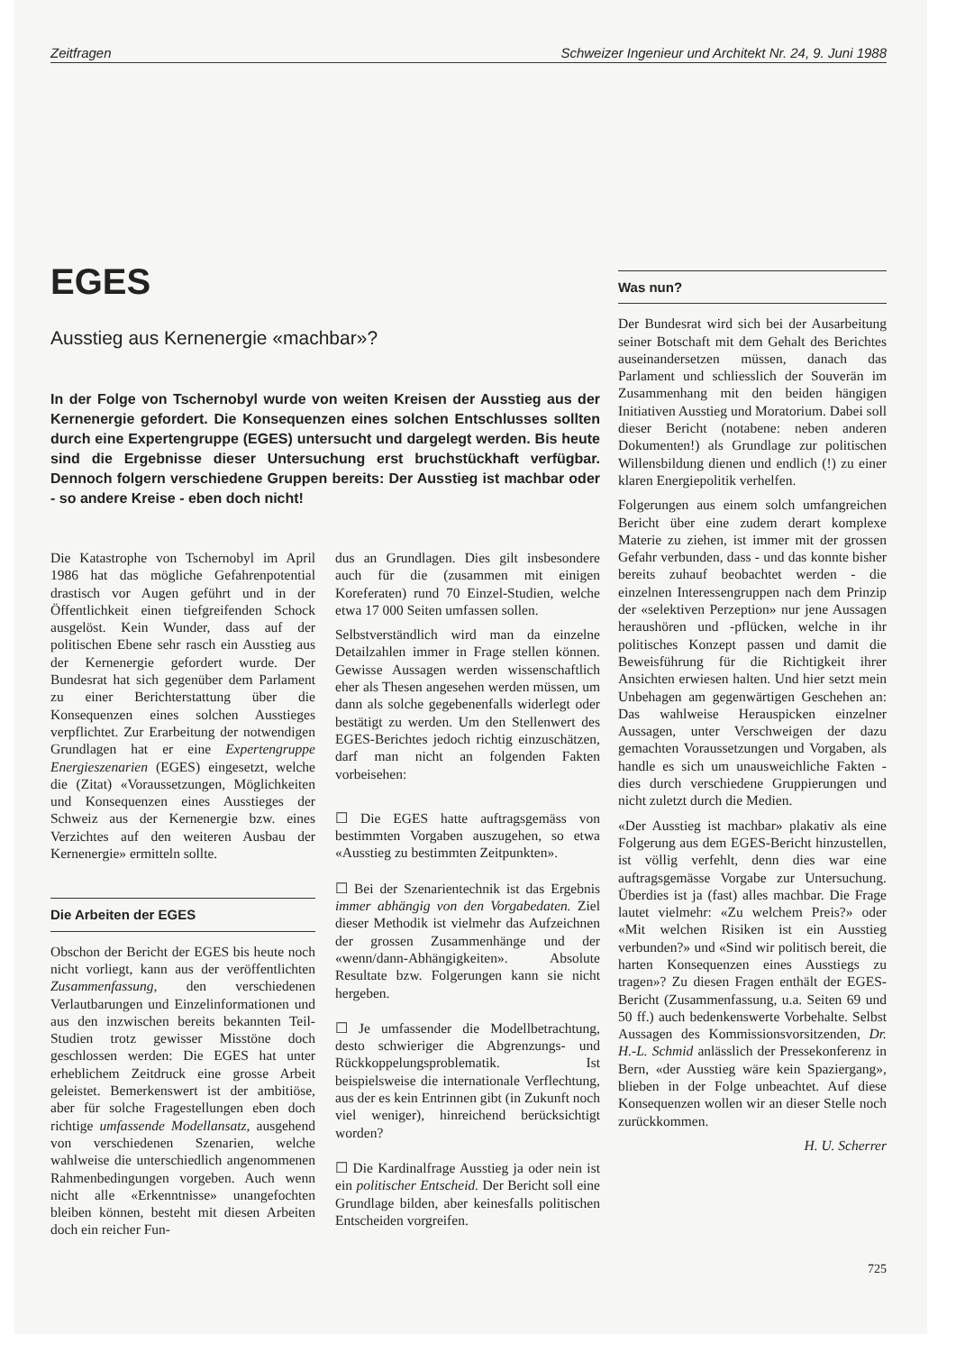Zeitfragen Schweizer Ingenieur und Architekt Nr. 24, 9. Juni 1988
EGES
Ausstieg aus Kernenergie «machbar»?
In der Folge von Tschernobyl wurde von weiten Kreisen der Ausstieg aus der Kernenergie gefordert. Die Konsequenzen eines solchen Entschlusses sollten durch eine Expertengruppe (EGES) untersucht und dargelegt werden. Bis heute sind die Ergebnisse dieser Untersuchung erst bruchstückhaft verfügbar. Dennoch folgern verschiedene Gruppen bereits: Der Ausstieg ist machbar oder - so andere Kreise - eben doch nicht!
Die Katastrophe von Tschernobyl im April 1986 hat das mögliche Gefahrenpotential drastisch vor Augen geführt und in der Öffentlichkeit einen tiefgreifenden Schock ausgelöst. Kein Wunder, dass auf der politischen Ebene sehr rasch ein Ausstieg aus der Kernenergie gefordert wurde. Der Bundesrat hat sich gegenüber dem Parlament zu einer Berichterstattung über die Konsequenzen eines solchen Ausstieges verpflichtet. Zur Erarbeitung der notwendigen Grundlagen hat er eine Expertengruppe Energieszenarien (EGES) eingesetzt, welche die (Zitat) «Voraussetzungen, Möglichkeiten und Konsequenzen eines Ausstieges der Schweiz aus der Kernenergie bzw. eines Verzichtes auf den weiteren Ausbau der Kernenergie» ermitteln sollte.
Die Arbeiten der EGES
Obschon der Bericht der EGES bis heute noch nicht vorliegt, kann aus der veröffentlichten Zusammenfassung, den verschiedenen Verlautbarungen und Einzelinformationen und aus den inzwischen bereits bekannten Teil-Studien trotz gewisser Misstöne doch geschlossen werden: Die EGES hat unter erheblichem Zeitdruck eine grosse Arbeit geleistet. Bemerkenswert ist der ambitiöse, aber für solche Fragestellungen eben doch richtige umfassende Modellansatz, ausgehend von verschiedenen Szenarien, welche wahlweise die unterschiedlich angenommenen Rahmenbedingungen vorgeben. Auch wenn nicht alle «Erkenntnisse» unangefochten bleiben können, besteht mit diesen Arbeiten doch ein reicher Fun-
dus an Grundlagen. Dies gilt insbesondere auch für die (zusammen mit einigen Koreferaten) rund 70 Einzel-Studien, welche etwa 17 000 Seiten umfassen sollen.
Selbstverständlich wird man da einzelne Detailzahlen immer in Frage stellen können. Gewisse Aussagen werden wissenschaftlich eher als Thesen angesehen werden müssen, um dann als solche gegebenenfalls widerlegt oder bestätigt zu werden. Um den Stellenwert des EGES-Berichtes jedoch richtig einzuschätzen, darf man nicht an folgenden Fakten vorbeisehen:
☐ Die EGES hatte auftragsgemäss von bestimmten Vorgaben auszugehen, so etwa «Ausstieg zu bestimmten Zeitpunkten».
☐ Bei der Szenarientechnik ist das Ergebnis immer abhängig von den Vorgabedaten. Ziel dieser Methodik ist vielmehr das Aufzeichnen der grossen Zusammenhänge und der «wenn/dann-Abhängigkeiten». Absolute Resultate bzw. Folgerungen kann sie nicht hergeben.
☐ Je umfassender die Modellbetrachtung, desto schwieriger die Abgrenzungs- und Rückkoppelungsproblematik. Ist beispielsweise die internationale Verflechtung, aus der es kein Entrinnen gibt (in Zukunft noch viel weniger), hinreichend berücksichtigt worden?
☐ Die Kardinalfrage Ausstieg ja oder nein ist ein politischer Entscheid. Der Bericht soll eine Grundlage bilden, aber keinesfalls politischen Entscheiden vorgreifen.
Was nun?
Der Bundesrat wird sich bei der Ausarbeitung seiner Botschaft mit dem Gehalt des Berichtes auseinandersetzen müssen, danach das Parlament und schliesslich der Souverän im Zusammenhang mit den beiden hängigen Initiativen Ausstieg und Moratorium. Dabei soll dieser Bericht (notabene: neben anderen Dokumenten!) als Grundlage zur politischen Willensbildung dienen und endlich (!) zu einer klaren Energiepolitik verhelfen.
Folgerungen aus einem solch umfangreichen Bericht über eine zudem derart komplexe Materie zu ziehen, ist immer mit der grossen Gefahr verbunden, dass - und das konnte bisher bereits zuhauf beobachtet werden - die einzelnen Interessengruppen nach dem Prinzip der «selektiven Perzeption» nur jene Aussagen heraushören und -pflücken, welche in ihr politisches Konzept passen und damit die Beweisführung für die Richtigkeit ihrer Ansichten erwiesen halten. Und hier setzt mein Unbehagen am gegenwärtigen Geschehen an: Das wahlweise Herauspicken einzelner Aussagen, unter Verschweigen der dazu gemachten Voraussetzungen und Vorgaben, als handle es sich um unausweichliche Fakten - dies durch verschiedene Gruppierungen und nicht zuletzt durch die Medien.
«Der Ausstieg ist machbar» plakativ als eine Folgerung aus dem EGES-Bericht hinzustellen, ist völlig verfehlt, denn dies war eine auftragsgemässe Vorgabe zur Untersuchung. Überdies ist ja (fast) alles machbar. Die Frage lautet vielmehr: «Zu welchem Preis?» oder «Mit welchen Risiken ist ein Ausstieg verbunden?» und «Sind wir politisch bereit, die harten Konsequenzen eines Ausstiegs zu tragen»? Zu diesen Fragen enthält der EGES-Bericht (Zusammenfassung, u.a. Seiten 69 und 50 ff.) auch bedenkenswerte Vorbehalte. Selbst Aussagen des Kommissionsvorsitzenden, Dr. H.-L. Schmid anlässlich der Pressekonferenz in Bern, «der Ausstieg wäre kein Spaziergang», blieben in der Folge unbeachtet. Auf diese Konsequenzen wollen wir an dieser Stelle noch zurückkommen.
H. U. Scherrer
725